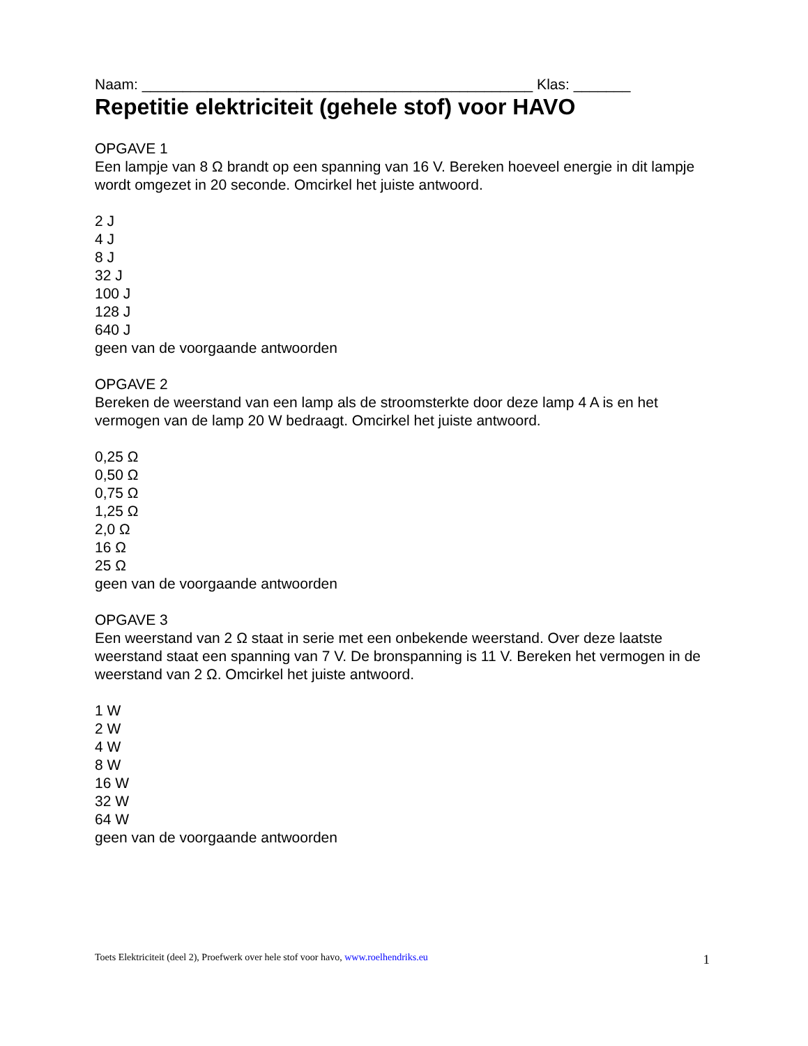Naam: ________________________________________________ Klas: _______
Repetitie elektriciteit (gehele stof) voor HAVO
OPGAVE 1
Een lampje van 8 Ω brandt op een spanning van 16 V. Bereken hoeveel energie in dit lampje wordt omgezet in 20 seconde. Omcirkel het juiste antwoord.
2 J
4 J
8 J
32 J
100 J
128 J
640 J
geen van de voorgaande antwoorden
OPGAVE 2
Bereken de weerstand van een lamp als de stroomsterkte door deze lamp 4 A is en het vermogen van de lamp 20 W bedraagt. Omcirkel het juiste antwoord.
0,25 Ω
0,50 Ω
0,75 Ω
1,25 Ω
2,0 Ω
16 Ω
25 Ω
geen van de voorgaande antwoorden
OPGAVE 3
Een weerstand van 2 Ω staat in serie met een onbekende weerstand. Over deze laatste weerstand staat een spanning van 7 V. De bronspanning is 11 V. Bereken het vermogen in de weerstand van 2 Ω. Omcirkel het juiste antwoord.
1 W
2 W
4 W
8 W
16 W
32 W
64 W
geen van de voorgaande antwoorden
Toets Elektriciteit (deel 2), Proefwerk over hele stof voor havo, www.roelhendriks.eu 1